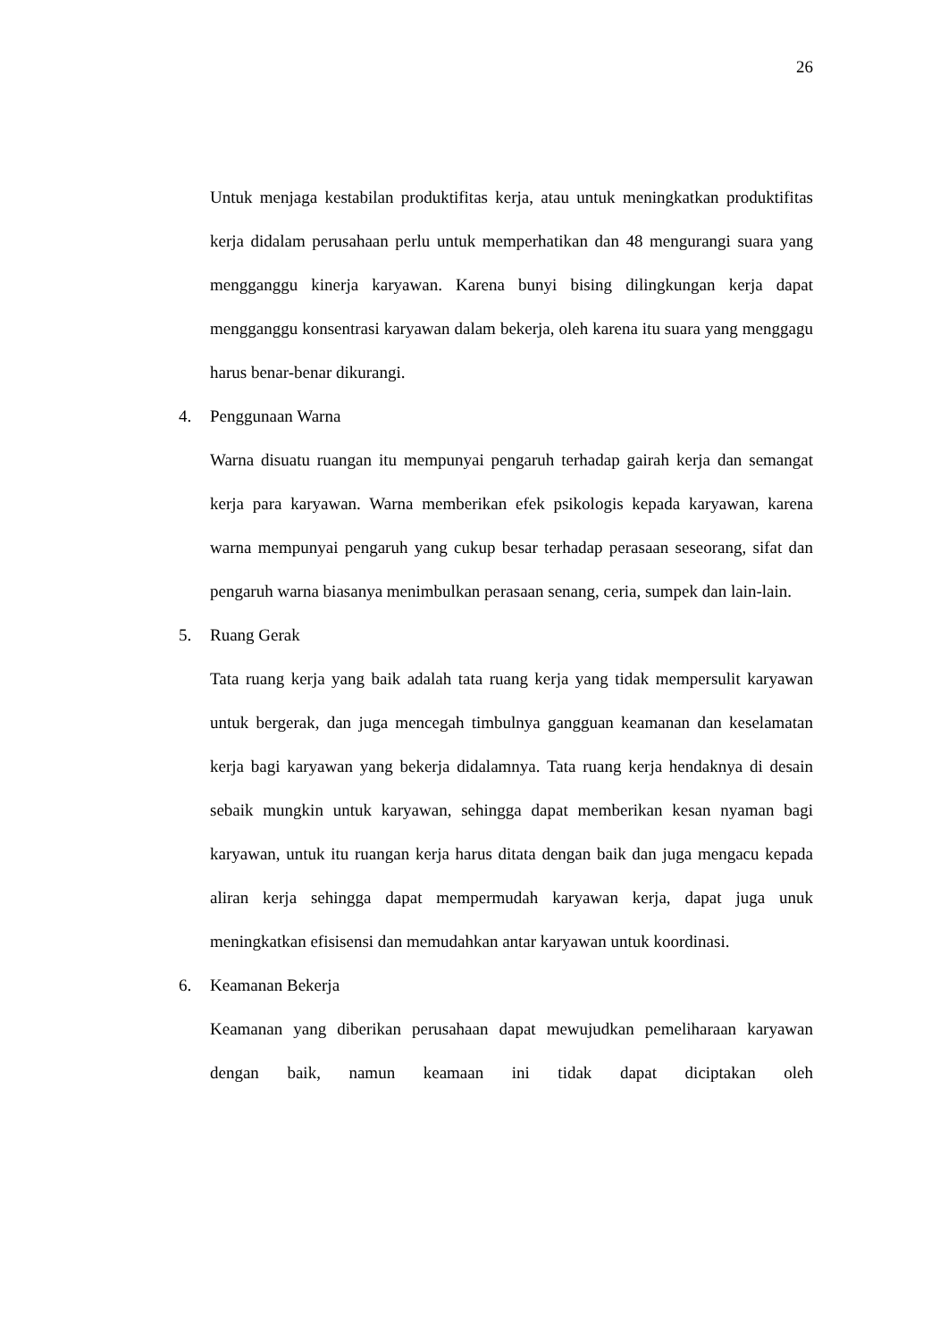26
Untuk menjaga kestabilan produktifitas kerja, atau untuk meningkatkan produktifitas kerja didalam perusahaan perlu untuk memperhatikan dan 48 mengurangi suara yang mengganggu kinerja karyawan. Karena bunyi bising dilingkungan kerja dapat mengganggu konsentrasi karyawan dalam bekerja, oleh karena itu suara yang menggagu harus benar-benar dikurangi.
4. Penggunaan Warna
Warna disuatu ruangan itu mempunyai pengaruh terhadap gairah kerja dan semangat kerja para karyawan. Warna memberikan efek psikologis kepada karyawan, karena warna mempunyai pengaruh yang cukup besar terhadap perasaan seseorang, sifat dan pengaruh warna biasanya menimbulkan perasaan senang, ceria, sumpek dan lain-lain.
5. Ruang Gerak
Tata ruang kerja yang baik adalah tata ruang kerja yang tidak mempersulit karyawan untuk bergerak, dan juga mencegah timbulnya gangguan keamanan dan keselamatan kerja bagi karyawan yang bekerja didalamnya. Tata ruang kerja hendaknya di desain sebaik mungkin untuk karyawan, sehingga dapat memberikan kesan nyaman bagi karyawan, untuk itu ruangan kerja harus ditata dengan baik dan juga mengacu kepada aliran kerja sehingga dapat mempermudah karyawan kerja, dapat juga unuk meningkatkan efisisensi dan memudahkan antar karyawan untuk koordinasi.
6. Keamanan Bekerja
Keamanan yang diberikan perusahaan dapat mewujudkan pemeliharaan karyawan dengan baik, namun keamaan ini tidak dapat diciptakan oleh